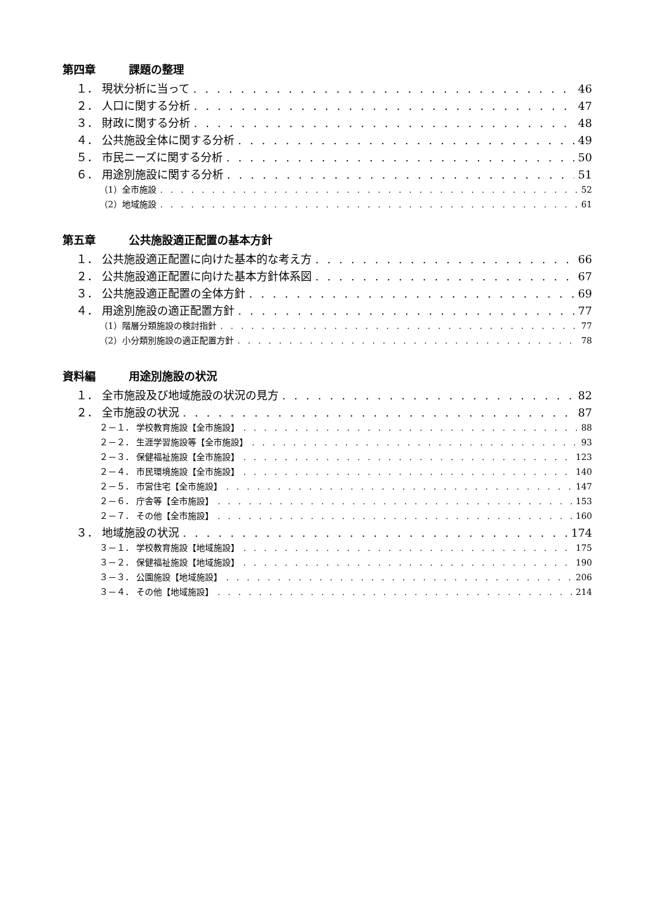第四章 課題の整理
１． 現状分析に当って 46
２． 人口に関する分析 47
３． 財政に関する分析 48
４． 公共施設全体に関する分析 49
５． 市民ニーズに関する分析 50
６． 用途別施設に関する分析 51
（1）全市施設 52
（2）地域施設 61
第五章 公共施設適正配置の基本方針
１． 公共施設適正配置に向けた基本的な考え方 66
２． 公共施設適正配置に向けた基本方針体系図 67
３． 公共施設適正配置の全体方針 69
４． 用途別施設の適正配置方針 77
（1）階層分類施設の検討指針 77
（2）小分類別施設の適正配置方針 78
資料編 用途別施設の状況
１． 全市施設及び地域施設の状況の見方 82
２． 全市施設の状況 87
２－１． 学校教育施設【全市施設】 88
２－２． 生涯学習施設等【全市施設】 93
２－３． 保健福祉施設【全市施設】 123
２－４． 市民環境施設【全市施設】 140
２－５． 市営住宅【全市施設】 147
２－６． 庁舎等【全市施設】 153
２－７． その他【全市施設】 160
３． 地域施設の状況 174
３－１． 学校教育施設【地域施設】 175
３－２． 保健福祉施設【地域施設】 190
３－３． 公園施設【地域施設】 206
３－４． その他【地域施設】 214